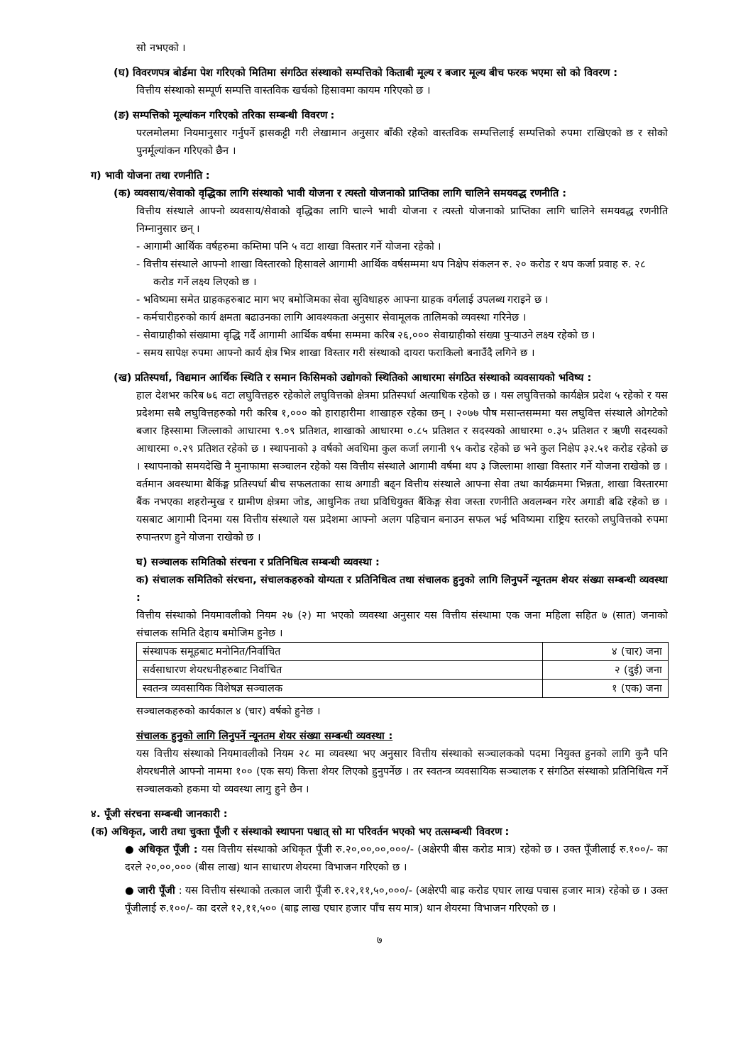सो नभएको ।
(घ) विवरणपत्र बोर्डमा पेश गरिएको मितिमा संगठित संस्थाको सम्पत्तिको किताबी मूल्य र बजार मूल्य बीच फरक भएमा सो को विवरण :
वित्तीय संस्थाको सम्पूर्ण सम्पत्ति वास्तविक खर्चको हिसावमा कायम गरिएको छ ।
(ङ) सम्पत्तिको मूल्यांकन गरिएको तरिका सम्बन्धी विवरण :
परलमोलमा नियमानुसार गर्नुपर्ने ह्रासकट्टी गरी लेखामान अनुसार बाँकी रहेको वास्तविक सम्पत्तिलाई सम्पत्तिको रुपमा राखिएको छ र सोको पुनर्मूल्यांकन गरिएको छैन ।
ग) भावी योजना तथा रणनीति :
(क) व्यवसाय/सेवाको वृद्धिका लागि संस्थाको भावी योजना र त्यस्तो योजनाको प्राप्तिका लागि चालिने समयवद्ध रणनीति :
वित्तीय संस्थाले आफ्नो व्यवसाय/सेवाको वृद्धिका लागि चाल्ने भावी योजना र त्यस्तो योजनाको प्राप्तिका लागि चालिने समयवद्ध रणनीति निम्नानुसार छन् ।
- आगामी आर्थिक वर्षहरुमा कम्तिमा पनि ५ वटा शाखा विस्तार गर्ने योजना रहेको ।
- वित्तीय संस्थाले आफ्नो शाखा विस्तारको हिसावले आगामी आर्थिक वर्षसम्ममा थप निक्षेप संकलन रु. २० करोड र थप कर्जा प्रवाह रु. २८ करोड गर्ने लक्ष्य लिएको छ ।
- भविष्यमा समेत ग्राहकहरुबाट माग भए बमोजिमका सेवा सुविधाहरु आफ्ना ग्राहक वर्गलाई उपलब्ध गराइने छ ।
- कर्मचारीहरुको कार्य क्षमता बढाउनका लागि आवश्यकता अनुसार सेवामूलक तालिमको व्यवस्था गरिनेछ ।
- सेवाग्राहीको संख्यामा वृद्धि गर्दै आगामी आर्थिक वर्षमा सम्ममा करिब २६,००० सेवाग्राहीको संख्या पुऱ्याउने लक्ष्य रहेको छ ।
- समय सापेक्ष रुपमा आफ्नो कार्य क्षेत्र भित्र शाखा विस्तार गरी संस्थाको दायरा फराकिलो बनाउँदै लगिने छ ।
(ख) प्रतिस्पर्धा, विद्यमान आर्थिक स्थिति र समान किसिमको उद्योगको स्थितिको आधारमा संगठित संस्थाको व्यवसायको भविष्य :
हाल देशभर करिब ७६ वटा लघुवित्तहरु रहेकोले लघुवित्तको क्षेत्रमा प्रतिस्पर्धा अत्याधिक रहेको छ । यस लघुवित्तको कार्यक्षेत्र प्रदेश ५ रहेको र यस प्रदेशमा सबै लघुवित्तहरुको गरी करिब १,००० को हाराहारीमा शाखाहरु रहेका छन् । २०७७ पौष मसान्तसम्ममा यस लघुवित्त संस्थाले ओगटेको बजार हिस्सामा जिल्लाको आधारमा ९.०९ प्रतिशत, शाखाको आधारमा ०.८५ प्रतिशत र सदस्यको आधारमा ०.३५ प्रतिशत र ऋणी सदस्यको आधारमा ०.२९ प्रतिशत रहेको छ । स्थापनाको ३ वर्षको अवधिमा कुल कर्जा लगानी ९५ करोड रहेको छ भने कुल निक्षेप ३२.५१ करोड रहेको छ । स्थापनाको समयदेखि नै मुनाफामा सञ्चालन रहेको यस वित्तीय संस्थाले आगामी वर्षमा थप ३ जिल्लामा शाखा विस्तार गर्ने योजना राखेको छ । वर्तमान अवस्थामा बैकिंङ्ग प्रतिस्पर्धा बीच सफलताका साथ अगाडी बढ्न वित्तीय संस्थाले आफ्ना सेवा तथा कार्यक्रममा भिन्नता, शाखा विस्तारमा बैंक नभएका शहरोन्मुख र ग्रामीण क्षेत्रमा जोड, आधुनिक तथा प्रविधियुक्त बैंकिङ्ग सेवा जस्ता रणनीति अवलम्बन गरेर अगाडी बढि रहेको छ । यसबाट आगामी दिनमा यस वित्तीय संस्थाले यस प्रदेशमा आफ्नो अलग पहिचान बनाउन सफल भई भविष्यमा राष्ट्रिय स्तरको लघुवित्तको रुपमा रुपान्तरण हुने योजना राखेको छ ।
घ) सञ्चालक समितिको संरचना र प्रतिनिधित्व सम्बन्धी व्यवस्था :
क) संचालक समितिको संरचना, संचालकहरुको योग्यता र प्रतिनिधित्व तथा संचालक हुनुको लागि लिनुपर्ने न्यूनतम शेयर संख्या सम्बन्धी व्यवस्था :
वित्तीय संस्थाको नियमावलीको नियम २७ (२) मा भएको व्यवस्था अनुसार यस वित्तीय संस्थामा एक जना महिला सहित ७ (सात) जनाको संचालक समिति देहाय बमोजिम हुनेछ ।
| संस्थापक समूहबाट मनोनित/निर्वाचित | ४ (चार) जना |
| सर्वसाधारण शेयरधनीहरुबाट निर्वाचित | २ (दुई) जना |
| स्वतन्त्र व्यवसायिक विशेषज्ञ सञ्चालक | १ (एक) जना |
सञ्चालकहरुको कार्यकाल ४ (चार) वर्षको हुनेछ ।
संचालक हुनुको लागि लिनुपर्ने न्यूनतम शेयर संख्या सम्बन्धी व्यवस्था :
यस वित्तीय संस्थाको नियमावलीको नियम २८ मा व्यवस्था भए अनुसार वित्तीय संस्थाको सञ्चालकको पदमा नियुक्त हुनको लागि कुनै पनि शेयरधनीले आफ्नो नाममा १०० (एक सय) कित्ता शेयर लिएको हुनुपर्नेछ । तर स्वतन्त्र व्यवसायिक सञ्चालक र संगठित संस्थाको प्रतिनिधित्व गर्ने सञ्चालकको हकमा यो व्यवस्था लागु हुने छैन ।
४. पूँजी संरचना सम्बन्धी जानकारी :
(क) अधिकृत, जारी तथा चुक्ता पूँजी र संस्थाको स्थापना पश्चात् सो मा परिवर्तन भएको भए तत्सम्बन्धी विवरण :
● अधिकृत पूँजी : यस वित्तीय संस्थाको अधिकृत पूँजी रु.२०,००,००,०००/- (अक्षेरपी बीस करोड मात्र) रहेको छ । उक्त पूँजीलाई रु.१००/- का दरले २०,००,००० (बीस लाख) थान साधारण शेयरमा विभाजन गरिएको छ ।
● जारी पूँजी : यस वित्तीय संस्थाको तत्काल जारी पूँजी रु.१२,११,५०,०००/- (अक्षेरपी बाह्र करोड एघार लाख पचास हजार मात्र) रहेको छ । उक्त पूँजीलाई रु.१००/- का दरले १२,११,५०० (बाह्र लाख एघार हजार पाँच सय मात्र) थान शेयरमा विभाजन गरिएको छ ।
७